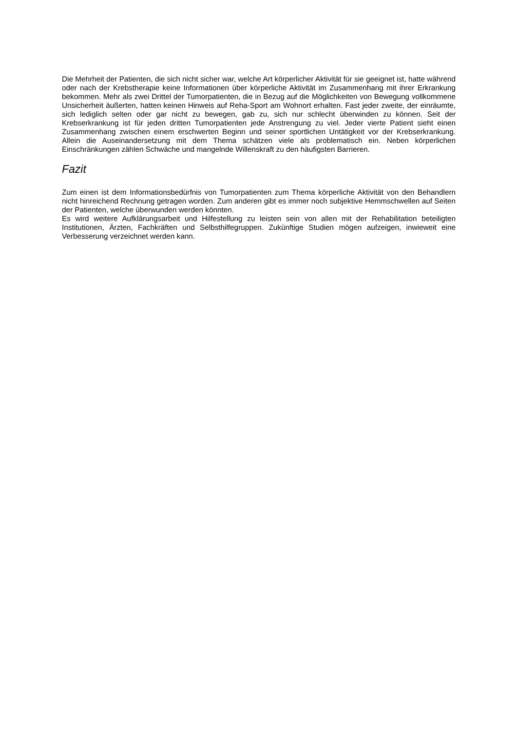Die Mehrheit der Patienten, die sich nicht sicher war, welche Art körperlicher Aktivität für sie geeignet ist, hatte während oder nach der Krebstherapie keine Informationen über körperliche Aktivität im Zusammenhang mit ihrer Erkrankung bekommen. Mehr als zwei Drittel der Tumorpatienten, die in Bezug auf die Möglichkeiten von Bewegung vollkommene Unsicherheit äußerten, hatten keinen Hinweis auf Reha-Sport am Wohnort erhalten. Fast jeder zweite, der einräumte, sich lediglich selten oder gar nicht zu bewegen, gab zu, sich nur schlecht überwinden zu können. Seit der Krebserkrankung ist für jeden dritten Tumorpatienten jede Anstrengung zu viel. Jeder vierte Patient sieht einen Zusammenhang zwischen einem erschwerten Beginn und seiner sportlichen Untätigkeit vor der Krebserkrankung. Allein die Auseinandersetzung mit dem Thema schätzen viele als problematisch ein. Neben körperlichen Einschränkungen zählen Schwäche und mangelnde Willenskraft zu den häufigsten Barrieren.
Fazit
Zum einen ist dem Informationsbedürfnis von Tumorpatienten zum Thema körperliche Aktivität von den Behandlern nicht hinreichend Rechnung getragen worden. Zum anderen gibt es immer noch subjektive Hemmschwellen auf Seiten der Patienten, welche überwunden werden könnten.
Es wird weitere Aufklärungsarbeit und Hilfestellung zu leisten sein von allen mit der Rehabilitation beteiligten Institutionen, Ärzten, Fachkräften und Selbsthilfegruppen. Zukünftige Studien mögen aufzeigen, inwieweit eine Verbesserung verzeichnet werden kann.